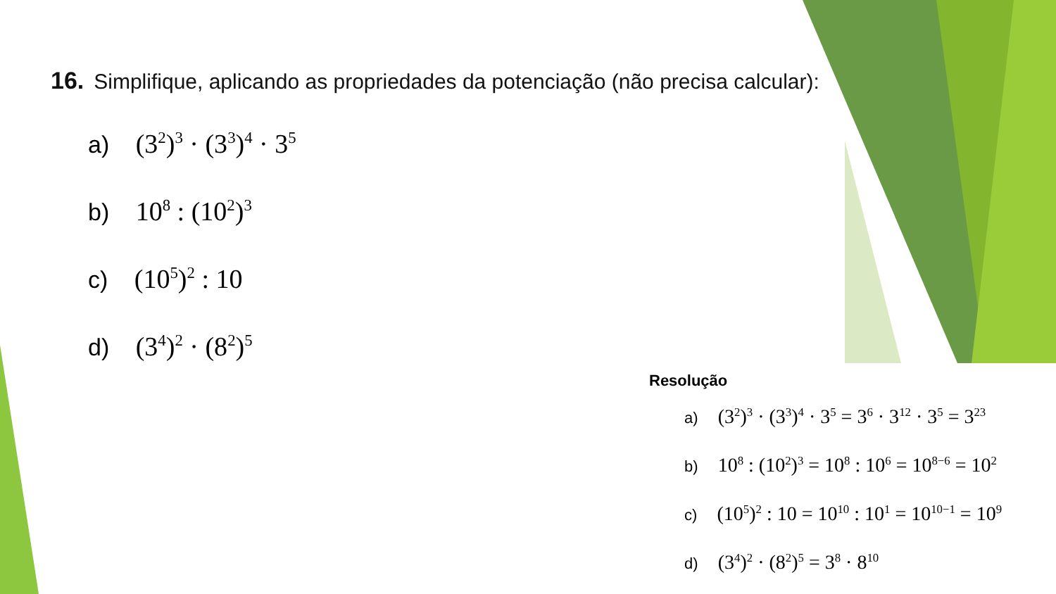16. Simplifique, aplicando as propriedades da potenciação (não precisa calcular):
a) (3<sup>2</sup>)<sup>3</sup> · (3<sup>3</sup>)<sup>4</sup> · 3<sup>5</sup>
b) 10<sup>8</sup> : (10<sup>2</sup>)<sup>3</sup>
c) (10<sup>5</sup>)<sup>2</sup> : 10
d) (3<sup>4</sup>)<sup>2</sup> · (8<sup>2</sup>)<sup>5</sup>
Resolução
a) (3<sup>2</sup>)<sup>3</sup> · (3<sup>3</sup>)<sup>4</sup> · 3<sup>5</sup> = 3<sup>6</sup> · 3<sup>12</sup> · 3<sup>5</sup> = 3<sup>23</sup>
b) 10<sup>8</sup> : (10<sup>2</sup>)<sup>3</sup> = 10<sup>8</sup> : 10<sup>6</sup> = 10<sup>8−6</sup> = 10<sup>2</sup>
c) (10<sup>5</sup>)<sup>2</sup> : 10 = 10<sup>10</sup> : 10<sup>1</sup> = 10<sup>10−1</sup> = 10<sup>9</sup>
d) (3<sup>4</sup>)<sup>2</sup> · (8<sup>2</sup>)<sup>5</sup> = 3<sup>8</sup> · 8<sup>10</sup>